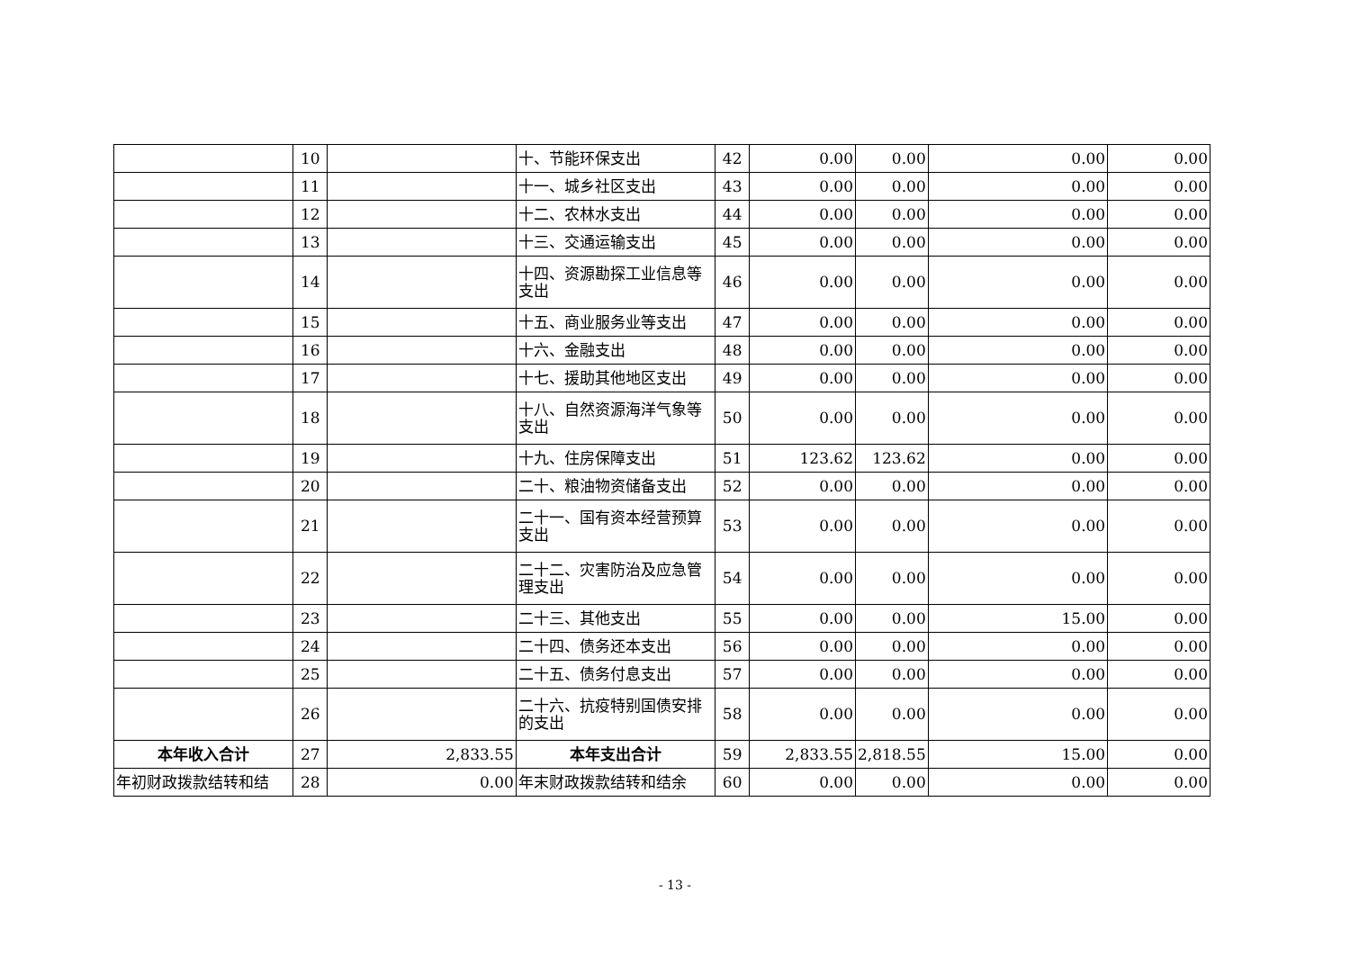| | 10 | | 十、节能环保支出 | 42 | 0.00 | 0.00 | 0.00 | 0.00 |
| | 11 | | 十一、城乡社区支出 | 43 | 0.00 | 0.00 | 0.00 | 0.00 |
| | 12 | | 十二、农林水支出 | 44 | 0.00 | 0.00 | 0.00 | 0.00 |
| | 13 | | 十三、交通运输支出 | 45 | 0.00 | 0.00 | 0.00 | 0.00 |
| | 14 | | 十四、资源勘探工业信息等支出 | 46 | 0.00 | 0.00 | 0.00 | 0.00 |
| | 15 | | 十五、商业服务业等支出 | 47 | 0.00 | 0.00 | 0.00 | 0.00 |
| | 16 | | 十六、金融支出 | 48 | 0.00 | 0.00 | 0.00 | 0.00 |
| | 17 | | 十七、援助其他地区支出 | 49 | 0.00 | 0.00 | 0.00 | 0.00 |
| | 18 | | 十八、自然资源海洋气象等支出 | 50 | 0.00 | 0.00 | 0.00 | 0.00 |
| | 19 | | 十九、住房保障支出 | 51 | 123.62 | 123.62 | 0.00 | 0.00 |
| | 20 | | 二十、粮油物资储备支出 | 52 | 0.00 | 0.00 | 0.00 | 0.00 |
| | 21 | | 二十一、国有资本经营预算支出 | 53 | 0.00 | 0.00 | 0.00 | 0.00 |
| | 22 | | 二十二、灾害防治及应急管理支出 | 54 | 0.00 | 0.00 | 0.00 | 0.00 |
| | 23 | | 二十三、其他支出 | 55 | 0.00 | 0.00 | 15.00 | 0.00 |
| | 24 | | 二十四、债务还本支出 | 56 | 0.00 | 0.00 | 0.00 | 0.00 |
| | 25 | | 二十五、债务付息支出 | 57 | 0.00 | 0.00 | 0.00 | 0.00 |
| | 26 | | 二十六、抗疫特别国债安排的支出 | 58 | 0.00 | 0.00 | 0.00 | 0.00 |
| 本年收入合计 | 27 | 2,833.55 | 本年支出合计 | 59 | 2,833.55 | 2,818.55 | 15.00 | 0.00 |
| 年初财政拨款结转和结 | 28 | 0.00 | 年末财政拨款结转和结余 | 60 | 0.00 | 0.00 | 0.00 | 0.00 |
- 13 -